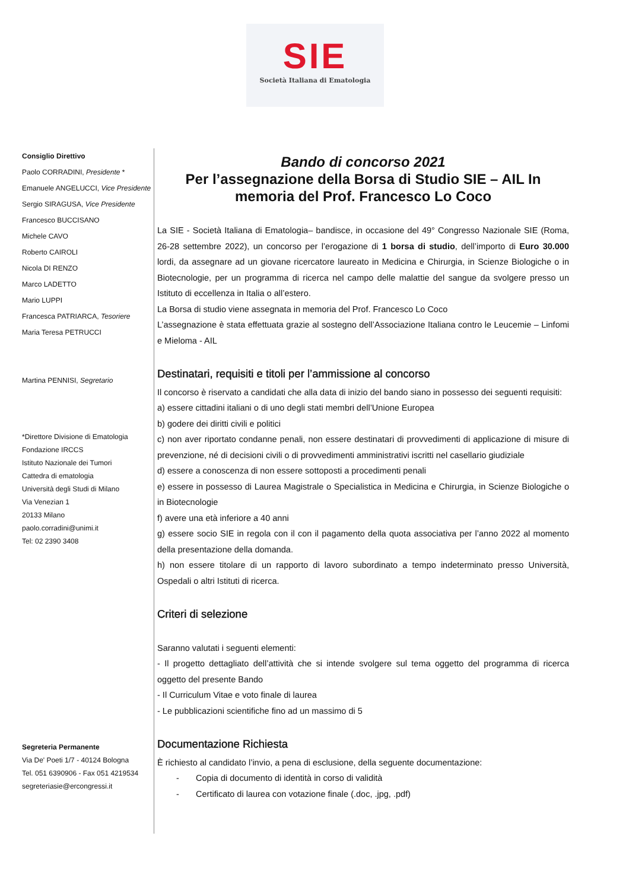SIE
Società Italiana di Ematologia
Consiglio Direttivo
Paolo CORRADINI, Presidente *
Emanuele ANGELUCCI, Vice Presidente
Sergio SIRAGUSA, Vice Presidente
Francesco BUCCISANO
Michele CAVO
Roberto CAIROLI
Nicola DI RENZO
Marco LADETTO
Mario LUPPI
Francesca PATRIARCA, Tesoriere
Maria Teresa PETRUCCI
Martina PENNISI, Segretario
*Direttore Divisione di Ematologia
Fondazione IRCCS
Istituto Nazionale dei Tumori
Cattedra di ematologia
Università degli Studi di Milano
Via Venezian 1
20133 Milano
paolo.corradini@unimi.it
Tel: 02 2390 3408
Segreteria Permanente
Via De' Poeti 1/7 - 40124 Bologna
Tel. 051 6390906 - Fax 051 4219534
segreteriasie@ercongressi.it
Bando di concorso 2021
Per l’assegnazione della Borsa di Studio SIE – AIL In memoria del Prof. Francesco Lo Coco
La SIE - Società Italiana di Ematologia– bandisce, in occasione del 49° Congresso Nazionale SIE (Roma, 26-28 settembre 2022), un concorso per l’erogazione di 1 borsa di studio, dell’importo di Euro 30.000 lordi, da assegnare ad un giovane ricercatore laureato in Medicina e Chirurgia, in Scienze Biologiche o in Biotecnologie, per un programma di ricerca nel campo delle malattie del sangue da svolgere presso un Istituto di eccellenza in Italia o all’estero.
La Borsa di studio viene assegnata in memoria del Prof. Francesco Lo Coco
L’assegnazione è stata effettuata grazie al sostegno dell’Associazione Italiana contro le Leucemie – Linfomi e Mieloma - AIL
Destinatari, requisiti e titoli per l’ammissione al concorso
Il concorso è riservato a candidati che alla data di inizio del bando siano in possesso dei seguenti requisiti:
a) essere cittadini italiani o di uno degli stati membri dell’Unione Europea
b) godere dei diritti civili e politici
c) non aver riportato condanne penali, non essere destinatari di provvedimenti di applicazione di misure di prevenzione, né di decisioni civili o di provvedimenti amministrativi iscritti nel casellario giudiziale
d) essere a conoscenza di non essere sottoposti a procedimenti penali
e) essere in possesso di Laurea Magistrale o Specialistica in Medicina e Chirurgia, in Scienze Biologiche o in Biotecnologie
f) avere una età inferiore a 40 anni
g) essere socio SIE in regola con il con il pagamento della quota associativa per l’anno 2022 al momento della presentazione della domanda.
h) non essere titolare di un rapporto di lavoro subordinato a tempo indeterminato presso Università, Ospedali o altri Istituti di ricerca.
Criteri di selezione
Saranno valutati i seguenti elementi:
- Il progetto dettagliato dell’attività che si intende svolgere sul tema oggetto del programma di ricerca oggetto del presente Bando
- Il Curriculum Vitae e voto finale di laurea
- Le pubblicazioni scientifiche fino ad un massimo di 5
Documentazione Richiesta
È richiesto al candidato l’invio, a pena di esclusione, della seguente documentazione:
- Copia di documento di identità in corso di validità
- Certificato di laurea con votazione finale (.doc, .jpg, .pdf)